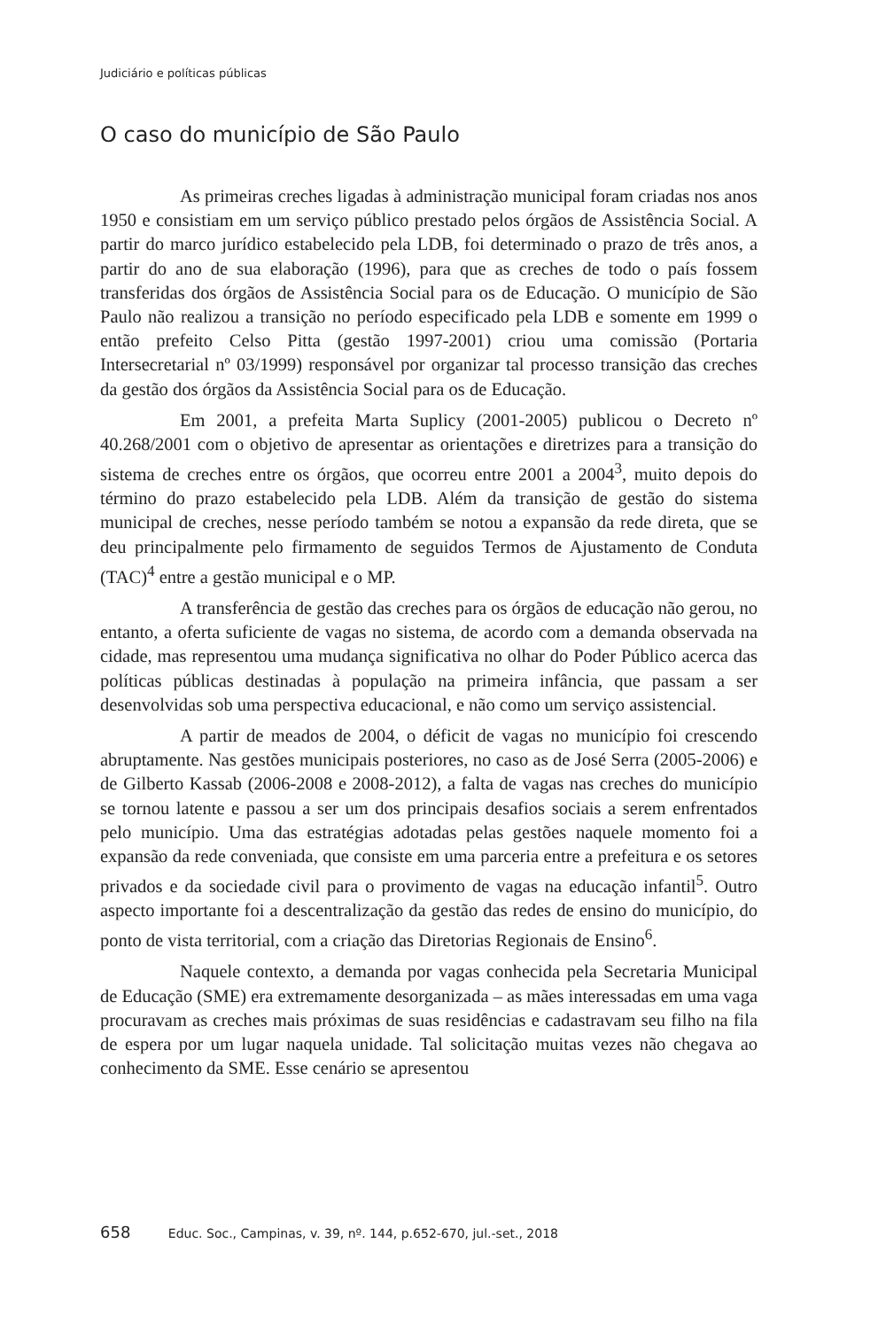Judiciário e políticas públicas
O caso do município de São Paulo
As primeiras creches ligadas à administração municipal foram criadas nos anos 1950 e consistiam em um serviço público prestado pelos órgãos de Assistência Social. A partir do marco jurídico estabelecido pela LDB, foi determinado o prazo de três anos, a partir do ano de sua elaboração (1996), para que as creches de todo o país fossem transferidas dos órgãos de Assistência Social para os de Educação. O município de São Paulo não realizou a transição no período especificado pela LDB e somente em 1999 o então prefeito Celso Pitta (gestão 1997-2001) criou uma comissão (Portaria Intersecretarial nº 03/1999) responsável por organizar tal processo transição das creches da gestão dos órgãos da Assistência Social para os de Educação.
Em 2001, a prefeita Marta Suplicy (2001-2005) publicou o Decreto nº 40.268/2001 com o objetivo de apresentar as orientações e diretrizes para a transição do sistema de creches entre os órgãos, que ocorreu entre 2001 a 2004<sup>3</sup>, muito depois do término do prazo estabelecido pela LDB. Além da transição de gestão do sistema municipal de creches, nesse período também se notou a expansão da rede direta, que se deu principalmente pelo firmamento de seguidos Termos de Ajustamento de Conduta (TAC)<sup>4</sup> entre a gestão municipal e o MP.
A transferência de gestão das creches para os órgãos de educação não gerou, no entanto, a oferta suficiente de vagas no sistema, de acordo com a demanda observada na cidade, mas representou uma mudança significativa no olhar do Poder Público acerca das políticas públicas destinadas à população na primeira infância, que passam a ser desenvolvidas sob uma perspectiva educacional, e não como um serviço assistencial.
A partir de meados de 2004, o déficit de vagas no município foi crescendo abruptamente. Nas gestões municipais posteriores, no caso as de José Serra (2005-2006) e de Gilberto Kassab (2006-2008 e 2008-2012), a falta de vagas nas creches do município se tornou latente e passou a ser um dos principais desafios sociais a serem enfrentados pelo município. Uma das estratégias adotadas pelas gestões naquele momento foi a expansão da rede conveniada, que consiste em uma parceria entre a prefeitura e os setores privados e da sociedade civil para o provimento de vagas na educação infantil<sup>5</sup>. Outro aspecto importante foi a descentralização da gestão das redes de ensino do município, do ponto de vista territorial, com a criação das Diretorias Regionais de Ensino<sup>6</sup>.
Naquele contexto, a demanda por vagas conhecida pela Secretaria Municipal de Educação (SME) era extremamente desorganizada – as mães interessadas em uma vaga procuravam as creches mais próximas de suas residências e cadastravam seu filho na fila de espera por um lugar naquela unidade. Tal solicitação muitas vezes não chegava ao conhecimento da SME. Esse cenário se apresentou
658 Educ. Soc., Campinas, v. 39, nº. 144, p.652-670, jul.-set., 2018